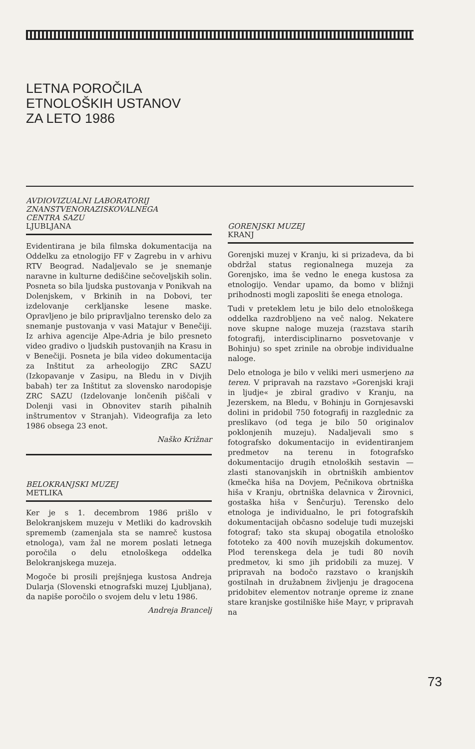LETNA POROČILA
ETNOLOŠKIH USTANOV
ZA LETO 1986
AVDIOVIZUALNI LABORATORIJ
ZNANSTVENORAZISKOVALNEGA
CENTRA SAZU
LJUBLJANA
Evidentirana je bila filmska dokumentacija na Oddelku za etnologijo FF v Zagrebu in v arhivu RTV Beograd. Nadaljevalo se je snemanje naravne in kulturne dediščine sečoveljskih solin. Posneta so bila ljudska pustovanja v Ponikvah na Dolenjskem, v Brkinih in na Dobovi, ter izdelovanje cerkljanske lesene maske. Opravljeno je bilo pripravljalno terensko delo za snemanje pustovanja v vasi Matajur v Benečiji. Iz arhiva agencije Alpe-Adria je bilo presneto video gradivo o ljudskih pustovanjih na Krasu in v Benečiji. Posneta je bila video dokumentacija za Inštitut za arheologijo ZRC SAZU (Izkopavanje v Zasipu, na Bledu in v Divjih babah) ter za Inštitut za slovensko narodopisje ZRC SAZU (Izdelovanje lončenih piščali v Dolenji vasi in Obnovitev starih pihalnih inštrumentov v Stranjah). Videografija za leto 1986 obsega 23 enot.
Naško Križnar
BELOKRANJSKI MUZEJ
METLIKA
Ker je s 1. decembrom 1986 prišlo v Belokranjskem muzeju v Metliki do kadrovskih sprememb (zamenjala sta se namreč kustosa etnologa), vam žal ne morem poslati letnega poročila o delu etnološkega oddelka Belokranjskega muzeja.
Mogoče bi prosili prejšnjega kustosa Andreja Dularja (Slovenski etnografski muzej Ljubljana), da napiše poročilo o svojem delu v letu 1986.
Andreja Brancelj
GORENJSKI MUZEJ
KRANJ
Gorenjski muzej v Kranju, ki si prizadeva, da bi obdržal status regionalnega muzeja za Gorenjsko, ima še vedno le enega kustosa za etnologijo. Vendar upamo, da bomo v bližnji prihodnosti mogli zaposliti še enega etnologa.
Tudi v preteklem letu je bilo delo etnološkega oddelka razdrobljeno na več nalog. Nekatere nove skupne naloge muzeja (razstava starih fotografij, interdisciplinarno posvetovanje v Bohinju) so spet zrinile na obrobje individualne naloge.
Delo etnologa je bilo v veliki meri usmerjeno na teren. V pripravah na razstavo »Gorenjski kraji in ljudje« je zbiral gradivo v Kranju, na Jezerskem, na Bledu, v Bohinju in Gornjesavski dolini in pridobil 750 fotografij in razglednic za preslikavo (od tega je bilo 50 originalov poklonjenih muzeju). Nadaljevali smo s fotografsko dokumentacijo in evidentiranjem predmetov na terenu in fotografsko dokumentacijo drugih etnoloških sestavin — zlasti stanovanjskih in obrtniških ambientov (kmečka hiša na Dovjem, Pečnikova obrtniška hiša v Kranju, obrtniška delavnica v Žirovnici, gostaška hiša v Šenčurju). Terensko delo etnologa je individualno, le pri fotografskih dokumentacijah občasno sodeluje tudi muzejski fotograf; tako sta skupaj obogatila etnološko fototeko za 400 novih muzejskih dokumentov. Plod terenskega dela je tudi 80 novih predmetov, ki smo jih pridobili za muzej. V pripravah na bodočo razstavo o kranjskih gostilnah in družabnem življenju je dragocena pridobitev elementov notranje opreme iz znane stare kranjske gostilniške hiše Mayr, v pripravah na
73